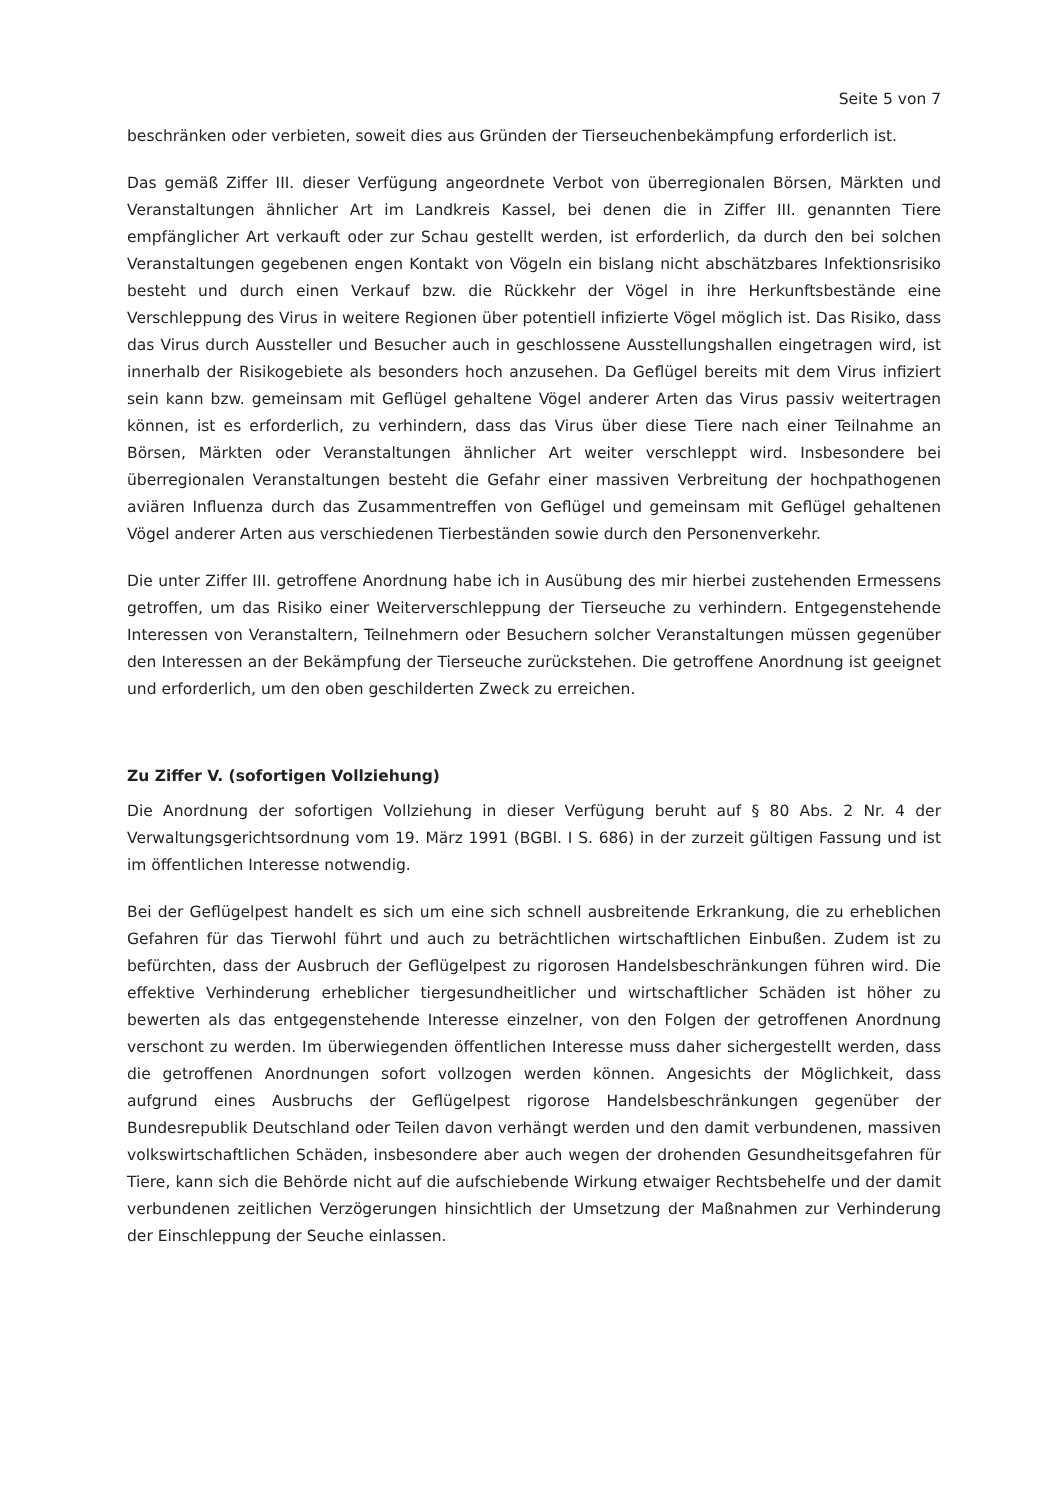Seite 5 von 7
beschränken oder verbieten, soweit dies aus Gründen der Tierseuchenbekämpfung erforderlich ist.
Das gemäß Ziffer III. dieser Verfügung angeordnete Verbot von überregionalen Börsen, Märkten und Veranstaltungen ähnlicher Art im Landkreis Kassel, bei denen die in Ziffer III. genannten Tiere empfänglicher Art verkauft oder zur Schau gestellt werden, ist erforderlich, da durch den bei solchen Veranstaltungen gegebenen engen Kontakt von Vögeln ein bislang nicht abschätzbares Infektionsrisiko besteht und durch einen Verkauf bzw. die Rückkehr der Vögel in ihre Herkunftsbestände eine Verschleppung des Virus in weitere Regionen über potentiell infizierte Vögel möglich ist. Das Risiko, dass das Virus durch Aussteller und Besucher auch in geschlossene Ausstellungshallen eingetragen wird, ist innerhalb der Risikogebiete als besonders hoch anzusehen. Da Geflügel bereits mit dem Virus infiziert sein kann bzw. gemeinsam mit Geflügel gehaltene Vögel anderer Arten das Virus passiv weitertragen können, ist es erforderlich, zu verhindern, dass das Virus über diese Tiere nach einer Teilnahme an Börsen, Märkten oder Veranstaltungen ähnlicher Art weiter verschleppt wird. Insbesondere bei überregionalen Veranstaltungen besteht die Gefahr einer massiven Verbreitung der hochpathogenen aviären Influenza durch das Zusammentreffen von Geflügel und gemeinsam mit Geflügel gehaltenen Vögel anderer Arten aus verschiedenen Tierbeständen sowie durch den Personenverkehr.
Die unter Ziffer III. getroffene Anordnung habe ich in Ausübung des mir hierbei zustehenden Ermessens getroffen, um das Risiko einer Weiterverschleppung der Tierseuche zu verhindern. Entgegenstehende Interessen von Veranstaltern, Teilnehmern oder Besuchern solcher Veranstaltungen müssen gegenüber den Interessen an der Bekämpfung der Tierseuche zurückstehen. Die getroffene Anordnung ist geeignet und erforderlich, um den oben geschilderten Zweck zu erreichen.
Zu Ziffer V. (sofortigen Vollziehung)
Die Anordnung der sofortigen Vollziehung in dieser Verfügung beruht auf § 80 Abs. 2 Nr. 4 der Verwaltungsgerichtsordnung vom 19. März 1991 (BGBl. I S. 686) in der zurzeit gültigen Fassung und ist im öffentlichen Interesse notwendig.
Bei der Geflügelpest handelt es sich um eine sich schnell ausbreitende Erkrankung, die zu erheblichen Gefahren für das Tierwohl führt und auch zu beträchtlichen wirtschaftlichen Einbußen. Zudem ist zu befürchten, dass der Ausbruch der Geflügelpest zu rigorosen Handelsbeschränkungen führen wird. Die effektive Verhinderung erheblicher tiergesundheitlicher und wirtschaftlicher Schäden ist höher zu bewerten als das entgegenstehende Interesse einzelner, von den Folgen der getroffenen Anordnung verschont zu werden. Im überwiegenden öffentlichen Interesse muss daher sichergestellt werden, dass die getroffenen Anordnungen sofort vollzogen werden können. Angesichts der Möglichkeit, dass aufgrund eines Ausbruchs der Geflügelpest rigorose Handelsbeschränkungen gegenüber der Bundesrepublik Deutschland oder Teilen davon verhängt werden und den damit verbundenen, massiven volkswirtschaftlichen Schäden, insbesondere aber auch wegen der drohenden Gesundheitsgefahren für Tiere, kann sich die Behörde nicht auf die aufschiebende Wirkung etwaiger Rechtsbehelfe und der damit verbundenen zeitlichen Verzögerungen hinsichtlich der Umsetzung der Maßnahmen zur Verhinderung der Einschleppung der Seuche einlassen.